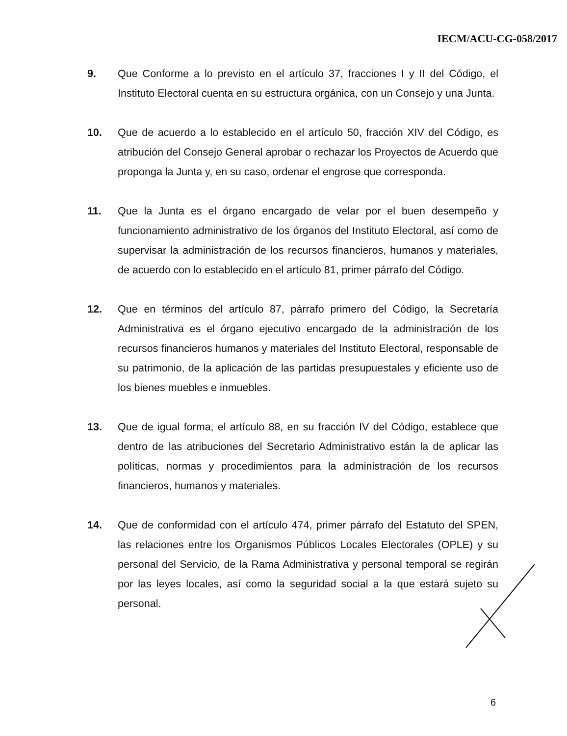IECM/ACU-CG-058/2017
9. Que Conforme a lo previsto en el artículo 37, fracciones I y II del Código, el Instituto Electoral cuenta en su estructura orgánica, con un Consejo y una Junta.
10. Que de acuerdo a lo establecido en el artículo 50, fracción XIV del Código, es atribución del Consejo General aprobar o rechazar los Proyectos de Acuerdo que proponga la Junta y, en su caso, ordenar el engrose que corresponda.
11. Que la Junta es el órgano encargado de velar por el buen desempeño y funcionamiento administrativo de los órganos del Instituto Electoral, así como de supervisar la administración de los recursos financieros, humanos y materiales, de acuerdo con lo establecido en el artículo 81, primer párrafo del Código.
12. Que en términos del artículo 87, párrafo primero del Código, la Secretaría Administrativa es el órgano ejecutivo encargado de la administración de los recursos financieros humanos y materiales del Instituto Electoral, responsable de su patrimonio, de la aplicación de las partidas presupuestales y eficiente uso de los bienes muebles e inmuebles.
13. Que de igual forma, el artículo 88, en su fracción IV del Código, establece que dentro de las atribuciones del Secretario Administrativo están la de aplicar las políticas, normas y procedimientos para la administración de los recursos financieros, humanos y materiales.
14. Que de conformidad con el artículo 474, primer párrafo del Estatuto del SPEN, las relaciones entre los Organismos Públicos Locales Electorales (OPLE) y su personal del Servicio, de la Rama Administrativa y personal temporal se regirán por las leyes locales, así como la seguridad social a la que estará sujeto su personal.
6